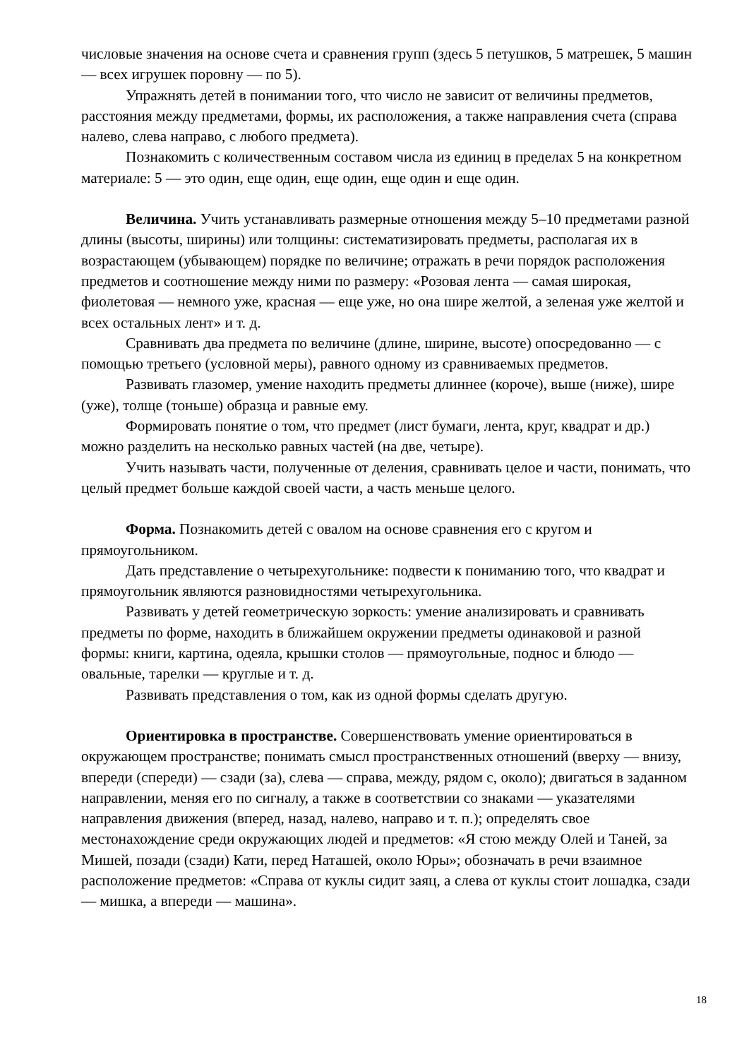числовые значения на основе счета и сравнения групп (здесь 5 петушков, 5 матрешек, 5 машин — всех игрушек поровну — по 5).
Упражнять детей в понимании того, что число не зависит от величины предметов, расстояния между предметами, формы, их расположения, а также направления счета (справа налево, слева направо, с любого предмета).
Познакомить с количественным составом числа из единиц в пределах 5 на конкретном материале: 5 — это один, еще один, еще один, еще один и еще один.
Величина. Учить устанавливать размерные отношения между 5–10 предметами разной длины (высоты, ширины) или толщины: систематизировать предметы, располагая их в возрастающем (убывающем) порядке по величине; отражать в речи порядок расположения предметов и соотношение между ними по размеру: «Розовая лента — самая широкая, фиолетовая — немного уже, красная — еще уже, но она шире желтой, а зеленая уже желтой и всех остальных лент» и т. д.
Сравнивать два предмета по величине (длине, ширине, высоте) опосредованно — с помощью третьего (условной меры), равного одному из сравниваемых предметов.
Развивать глазомер, умение находить предметы длиннее (короче), выше (ниже), шире (уже), толще (тоньше) образца и равные ему.
Формировать понятие о том, что предмет (лист бумаги, лента, круг, квадрат и др.) можно разделить на несколько равных частей (на две, четыре).
Учить называть части, полученные от деления, сравнивать целое и части, понимать, что целый предмет больше каждой своей части, а часть меньше целого.
Форма. Познакомить детей с овалом на основе сравнения его с кругом и прямоугольником.
Дать представление о четырехугольнике: подвести к пониманию того, что квадрат и прямоугольник являются разновидностями четырехугольника.
Развивать у детей геометрическую зоркость: умение анализировать и сравнивать предметы по форме, находить в ближайшем окружении предметы одинаковой и разной формы: книги, картина, одеяла, крышки столов — прямоугольные, поднос и блюдо — овальные, тарелки — круглые и т. д.
Развивать представления о том, как из одной формы сделать другую.
Ориентировка в пространстве. Совершенствовать умение ориентироваться в окружающем пространстве; понимать смысл пространственных отношений (вверху — внизу, впереди (спереди) — сзади (за), слева — справа, между, рядом с, около); двигаться в заданном направлении, меняя его по сигналу, а также в соответствии со знаками — указателями направления движения (вперед, назад, налево, направо и т. п.); определять свое местонахождение среди окружающих людей и предметов: «Я стою между Олей и Таней, за Мишей, позади (сзади) Кати, перед Наташей, около Юры»; обозначать в речи взаимное расположение предметов: «Справа от куклы сидит заяц, а слева от куклы стоит лошадка, сзади — мишка, а впереди — машина».
18